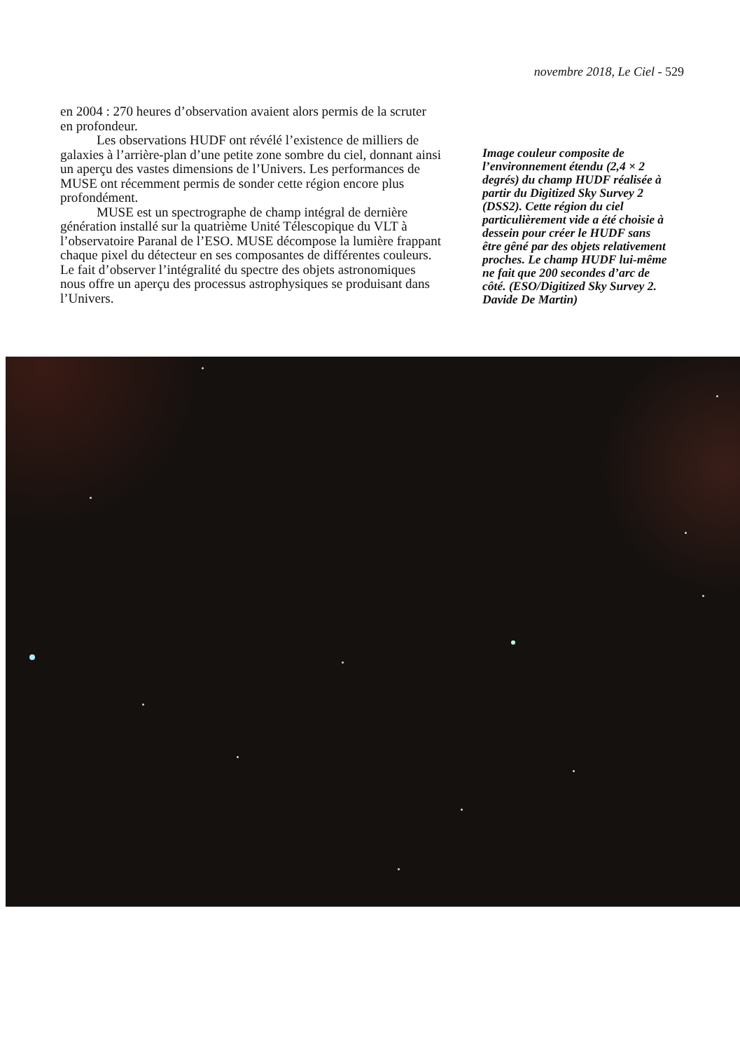novembre 2018, Le Ciel - 529
en 2004 : 270 heures d’observation avaient alors permis de la scruter en profondeur.
Les observations HUDF ont révélé l’existence de milliers de galaxies à l’arrière-plan d’une petite zone sombre du ciel, donnant ainsi un aperçu des vastes dimensions de l’Univers. Les performances de MUSE ont récemment permis de sonder cette région encore plus profondément.
MUSE est un spectrographe de champ intégral de dernière génération installé sur la quatrième Unité Télescopique du VLT à l’observatoire Paranal de l’ESO. MUSE décompose la lumière frappant chaque pixel du détecteur en ses composantes de différentes couleurs. Le fait d’observer l’intégralité du spectre des objets astronomiques nous offre un aperçu des processus astrophysiques se produisant dans l’Univers.
Image couleur composite de l’environnement étendu (2,4 × 2 degrés) du champ HUDF réalisée à partir du Digitized Sky Survey 2 (DSS2). Cette région du ciel particulièrement vide a été choisie à dessein pour créer le HUDF sans être gêné par des objets relativement proches. Le champ HUDF lui-même ne fait que 200 secondes d’arc de côté. (ESO/Digitized Sky Survey 2. Davide De Martin)